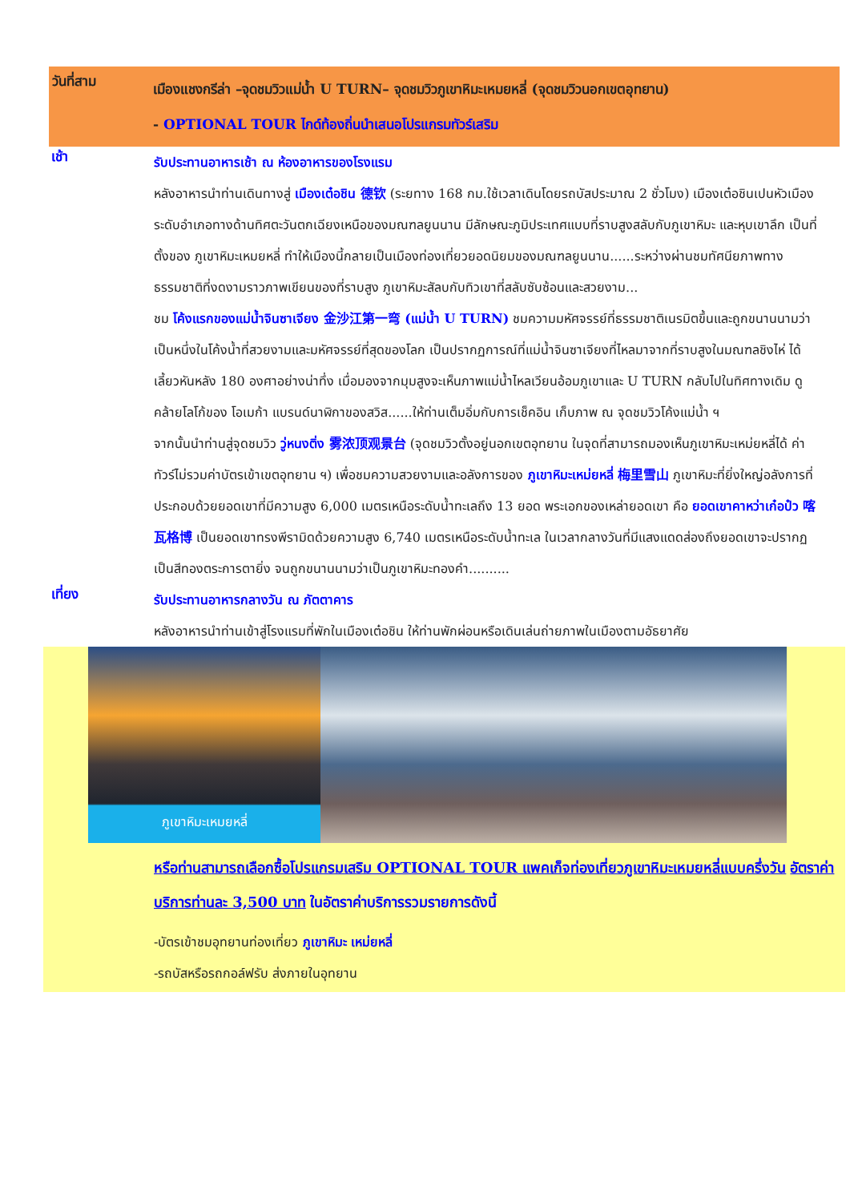วันที่สาม
เมืองแชงกรีล่า –จุดชมวิวแม่น้ำ U TURN– จุดชมวิวภูเขาหิมะเหมยหลี่ (จุดชมวิวนอกเขตอุทยาน)
- OPTIONAL TOUR ไกด์ท้องถิ่นนำเสนอโปรแกรมทัวร์เสริม
เช้า
รับประทานอาหารเช้า ณ ห้องอาหารของโรงแรม
หลังอาหารนำท่านเดินทางสู่ เมืองเต๋อชิน 德钦 (ระยทาง 168 กม.ใช้เวลาเดินโดยรถบัสประมาณ 2 ชั่วโมง) เมืองเต๋อชินเปนหัวเมืองระดับอำเภอทางด้านทิศตะวันตกเฉียงเหนือของมณฑลยูนนาน มีลักษณะภูมิประเทศแบบที่ราบสูงสลับกับภูเขาหิมะ และหุบเขาลึก เป็นที่ตั้งของ ภูเขาหิมะเหมยหลี่ ทำให้เมืองนี้กลายเป็นเมืองท่องเที่ยวยอดนิยมของมณฑลยูนนาน......ระหว่างผ่านชมทัศนียภาพทางธรรมชาติที่งดงามราวภาพเขียนของที่ราบสูง ภูเขาหิมะสัลบกับทิวเขาที่สลับซับซ้อนและสวยงาม...
ชม โค้งแรกของแม่น้ำจินซาเจียง 金沙江第一弯 (แม่น้ำ U TURN) ชมความมหัศจรรย์ที่ธรรมชาติเนรมิตขึ้นและถูกขนานนามว่าเป็นหนึ่งในโค้งน้ำที่สวยงามและมหัศจรรย์ที่สุดของโลก เป็นปรากฏการณ์ที่แม่น้ำจินซาเจียงที่ไหลมาจากที่ราบสูงในมณฑลชิงไห่ ได้เลี้ยวหันหลัง 180 องศาอย่างน่าทึ่ง เมื่อมองจากมุมสูงจะเห็นภาพแม่น้ำไหลเวียนอ้อมภูเขาและ U TURN กลับไปในทิศทางเดิม ดูคล้ายโลโก้ของ โอเมก้า แบรนด์นาฬิกาของสวิส......ให้ท่านเต็มอิ่มกับการเช็คอิน เก็บภาพ ณ จุดชมวิวโค้งแม่น้ำ ฯ
จากนั้นนำท่านสู่จุดชมวิว วู่หนงติ่ง 雾浓顶观景台 (จุดชมวิวตั้งอยู่นอกเขตอุทยาน ในจุดที่สามารถมองเห็นภูเขาหิมะเหม่ยหลี่ได้ ค่าทัวร์ไม่รวมค่าบัตรเข้าเขตอุทยาน ฯ) เพื่อชมความสวยงามและอลังการของ ภูเขาหิมะเหม่ยหลี่ 梅里雪山 ภูเขาหิมะที่ยิ่งใหญ่อลังการที่ประกอบด้วยยอดเขาที่มีความสูง 6,000 เมตรเหนือระดับน้ำทะเลถึง 13 ยอด พระเอกของเหล่ายอดเขา คือ ยอดเขาคาหว่าเก๋อป๋ว 喀瓦格博 เป็นยอดเขาทรงพีรามิดด้วยความสูง 6,740 เมตรเหนือระดับน้ำทะเล ในเวลากลางวันที่มีแสงแดดส่องถึงยอดเขาจะปรากฏเป็นสีทองตระการตายิ่ง จนถูกขนานนามว่าเป็นภูเขาหิมะทองคำ..........
เที่ยง
รับประทานอาหารกลางวัน ณ ภัตตาคาร
หลังอาหารนำท่านเข้าสู่โรงแรมที่พักในเมืองเต๋อชิน ให้ท่านพักผ่อนหรือเดินเล่นถ่ายภาพในเมืองตามอัธยาศัย
ภูเขาหิมะเหมยหลี่
หรือท่านสามารถเลือกซื้อโปรแกรมเสริม OPTIONAL TOUR แพคเก็จท่องเที่ยวภูเขาหิมะเหมยหลี่แบบครึ่งวัน อัตราค่าบริการท่านละ 3,500 บาท ในอัตราค่าบริการรวมรายการดังนี้
-บัตรเข้าชมอุทยานท่องเที่ยว ภูเขาหิมะ เหม่ยหลี่
-รถบัสหรือรถกอล์ฟรับ ส่งภายในอุทยาน